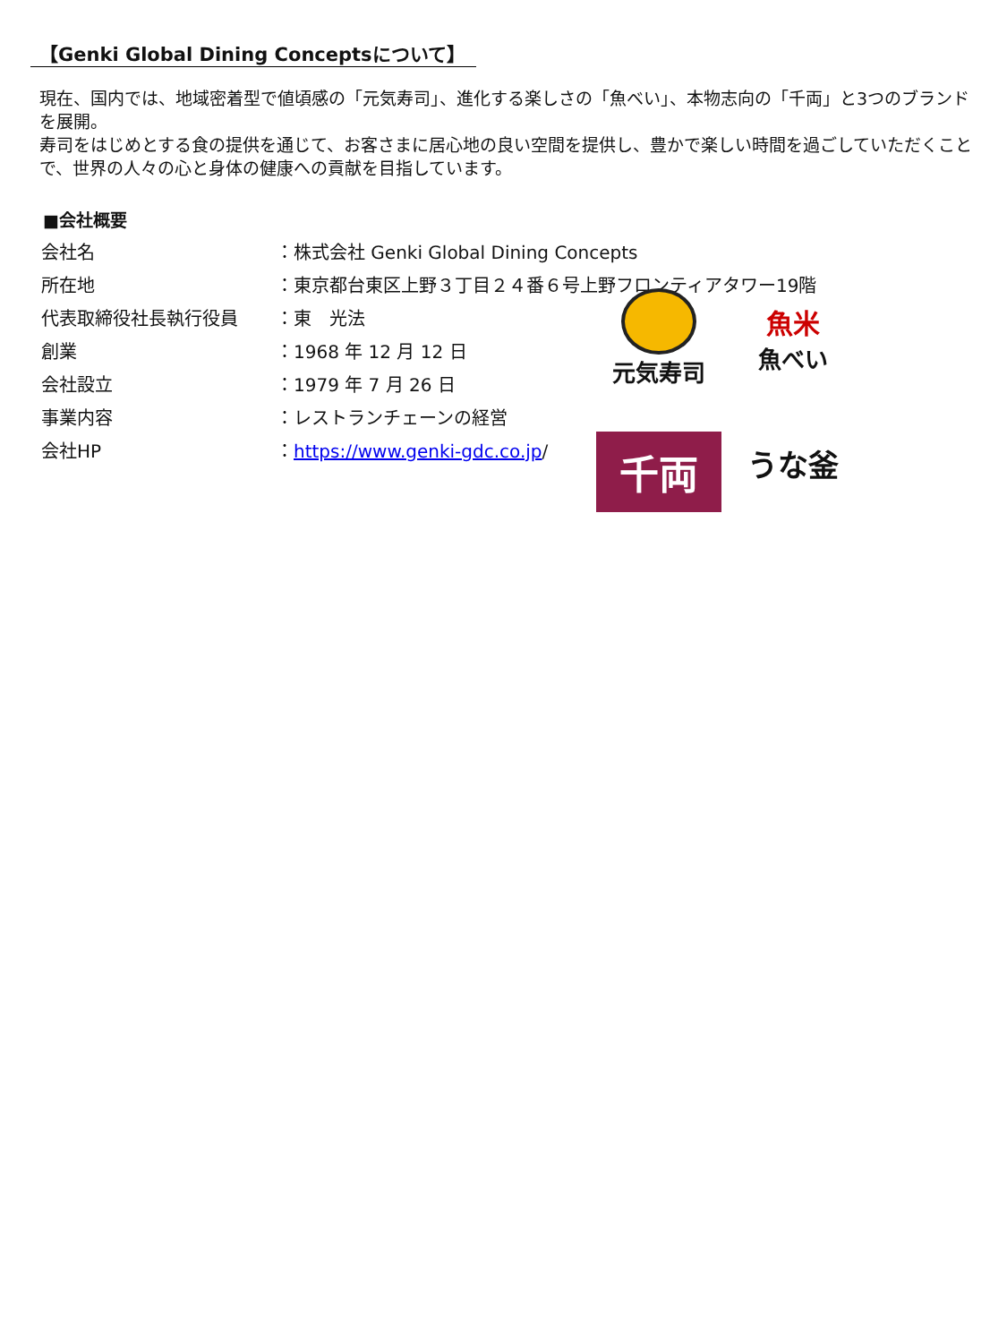【Genki Global Dining Conceptsについて】
現在、国内では、地域密着型で値頃感の「元気寿司」、進化する楽しさの「魚べい」、本物志向の「千両」と3つのブランドを展開。
寿司をはじめとする食の提供を通じて、お客さまに居心地の良い空間を提供し、豊かで楽しい時間を過ごしていただくことで、世界の人々の心と身体の健康への貢献を目指しています。
■会社概要
| 会社名 | ：株式会社 Genki Global Dining Concepts |
| 所在地 | ：東京都台東区上野３丁目２４番６号上野フロンティアタワー19階 |
| 代表取締役社長執行役員 | ：東 光法 |
| 創業 | ：1968 年 12 月 12 日 |
| 会社設立 | ：1979 年 7 月 26 日 |
| 事業内容 | ：レストランチェーンの経営 |
| 会社HP | ： https://www.genki-gdc.co.jp / |
元気寿司
魚米
魚べい
千両
うな釜